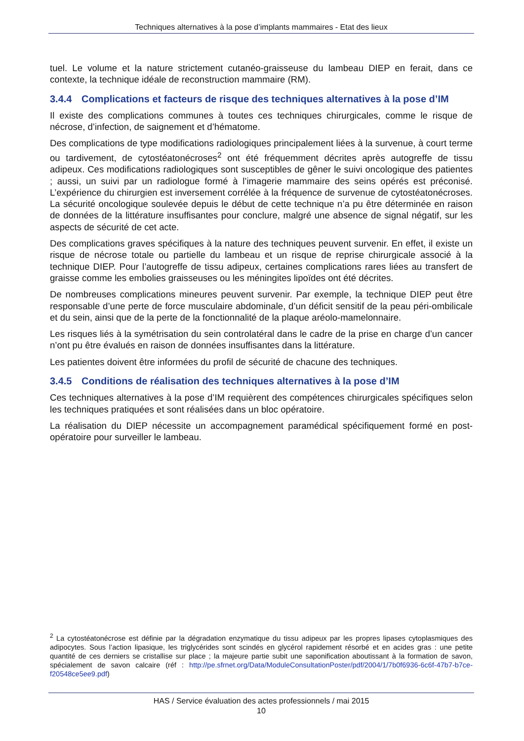Techniques alternatives à la pose d’implants mammaires - Etat des lieux
tuel. Le volume et la nature strictement cutanéo-graisseuse du lambeau DIEP en ferait, dans ce contexte, la technique idéale de reconstruction mammaire (RM).
3.4.4 Complications et facteurs de risque des techniques alternatives à la pose d’IM
Il existe des complications communes à toutes ces techniques chirurgicales, comme le risque de nécrose, d’infection, de saignement et d’hématome.
Des complications de type modifications radiologiques principalement liées à la survenue, à court terme ou tardivement, de cytostéatonécroses<sup>2</sup> ont été fréquemment décrites après autogreffe de tissu adipeux. Ces modifications radiologiques sont susceptibles de gêner le suivi oncologique des patientes ; aussi, un suivi par un radiologue formé à l’imagerie mammaire des seins opérés est préconisé. L’expérience du chirurgien est inversement corrélée à la fréquence de survenue de cytostéatonécroses. La sécurité oncologique soulevée depuis le début de cette technique n’a pu être déterminée en raison de données de la littérature insuffisantes pour conclure, malgré une absence de signal négatif, sur les aspects de sécurité de cet acte.
Des complications graves spécifiques à la nature des techniques peuvent survenir. En effet, il existe un risque de nécrose totale ou partielle du lambeau et un risque de reprise chirurgicale associé à la technique DIEP. Pour l’autogreffe de tissu adipeux, certaines complications rares liées au transfert de graisse comme les embolies graisseuses ou les méningites lipoïdes ont été décrites.
De nombreuses complications mineures peuvent survenir. Par exemple, la technique DIEP peut être responsable d’une perte de force musculaire abdominale, d’un déficit sensitif de la peau péri-ombilicale et du sein, ainsi que de la perte de la fonctionnalité de la plaque aréolo-mamelonnaire.
Les risques liés à la symétrisation du sein controlatéral dans le cadre de la prise en charge d’un cancer n’ont pu être évalués en raison de données insuffisantes dans la littérature.
Les patientes doivent être informées du profil de sécurité de chacune des techniques.
3.4.5 Conditions de réalisation des techniques alternatives à la pose d’IM
Ces techniques alternatives à la pose d’IM requièrent des compétences chirurgicales spécifiques selon les techniques pratiquées et sont réalisées dans un bloc opératoire.
La réalisation du DIEP nécessite un accompagnement paramédical spécifiquement formé en post-opératoire pour surveiller le lambeau.
<sup>2</sup> La cytostéatonécrose est définie par la dégradation enzymatique du tissu adipeux par les propres lipases cytoplasmiques des adipocytes. Sous l’action lipasique, les triglycérides sont scindés en glycérol rapidement résorbé et en acides gras : une petite quantité de ces derniers se cristallise sur place ; la majeure partie subit une saponification aboutissant à la formation de savon, spécialement de savon calcaire (réf : http://pe.sfrnet.org/Data/ModuleConsultationPoster/pdf/2004/1/7b0f6936-6c6f-47b7-b7ce-f20548ce5ee9.pdf)
HAS / Service évaluation des actes professionnels / mai 2015
10